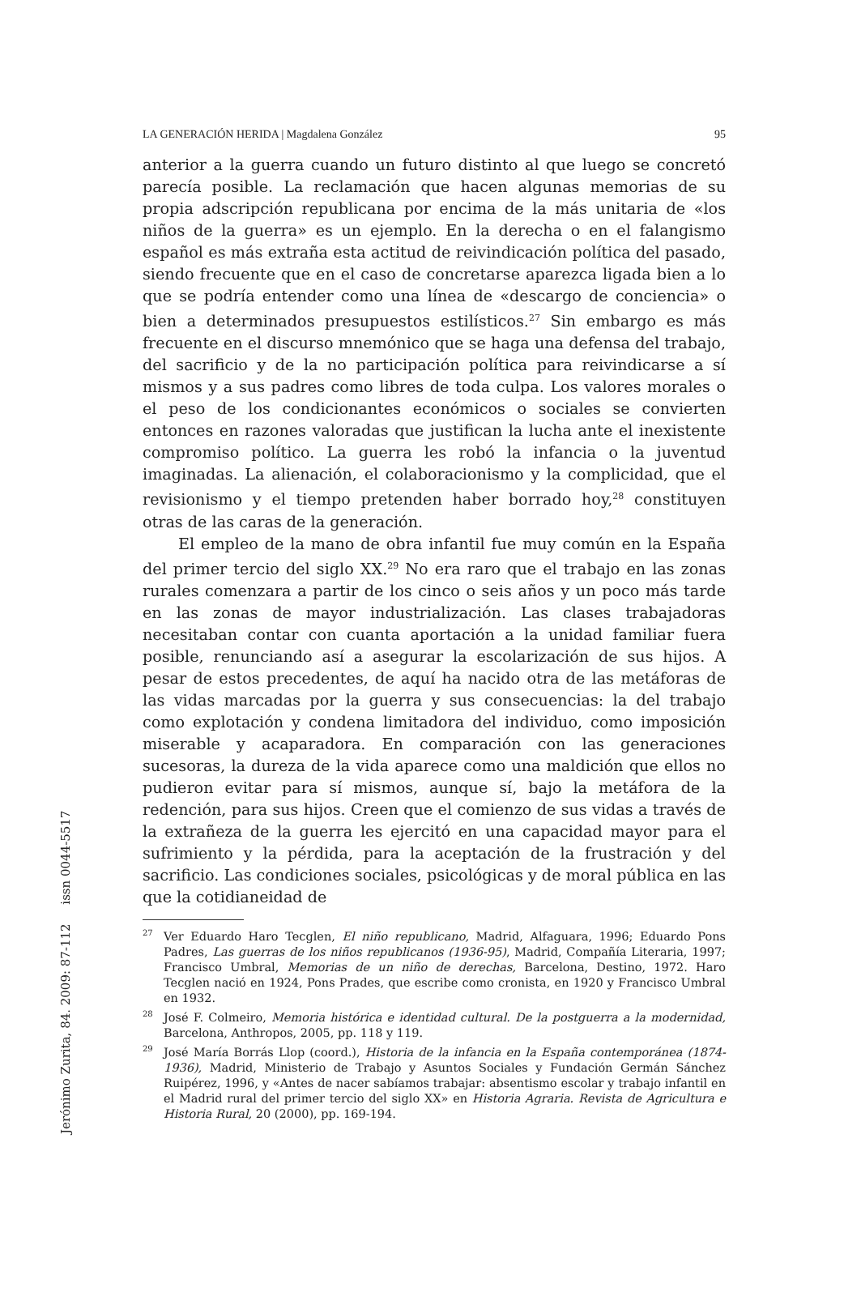LA GENERACIÓN HERIDA | Magdalena González 95
anterior a la guerra cuando un futuro distinto al que luego se concretó parecía posible. La reclamación que hacen algunas memorias de su propia adscripción republicana por encima de la más unitaria de «los niños de la guerra» es un ejemplo. En la derecha o en el falangismo español es más extraña esta actitud de reivindicación política del pasado, siendo frecuente que en el caso de concretarse aparezca ligada bien a lo que se podría entender como una línea de «descargo de conciencia» o bien a determinados presupuestos estilísticos.<sup>27</sup> Sin embargo es más frecuente en el discurso mnemónico que se haga una defensa del trabajo, del sacrificio y de la no participación política para reivindicarse a sí mismos y a sus padres como libres de toda culpa. Los valores morales o el peso de los condicionantes económicos o sociales se convierten entonces en razones valoradas que justifican la lucha ante el inexistente compromiso político. La guerra les robó la infancia o la juventud imaginadas. La alienación, el colaboracionismo y la complicidad, que el revisionismo y el tiempo pretenden haber borrado hoy,<sup>28</sup> constituyen otras de las caras de la generación.
El empleo de la mano de obra infantil fue muy común en la España del primer tercio del siglo XX.<sup>29</sup> No era raro que el trabajo en las zonas rurales comenzara a partir de los cinco o seis años y un poco más tarde en las zonas de mayor industrialización. Las clases trabajadoras necesitaban contar con cuanta aportación a la unidad familiar fuera posible, renunciando así a asegurar la escolarización de sus hijos. A pesar de estos precedentes, de aquí ha nacido otra de las metáforas de las vidas marcadas por la guerra y sus consecuencias: la del trabajo como explotación y condena limitadora del individuo, como imposición miserable y acaparadora. En comparación con las generaciones sucesoras, la dureza de la vida aparece como una maldición que ellos no pudieron evitar para sí mismos, aunque sí, bajo la metáfora de la redención, para sus hijos. Creen que el comienzo de sus vidas a través de la extrañeza de la guerra les ejercitó en una capacidad mayor para el sufrimiento y la pérdida, para la aceptación de la frustración y del sacrificio. Las condiciones sociales, psicológicas y de moral pública en las que la cotidianeidad de
<sup>27</sup> Ver Eduardo Haro Tecglen, El niño republicano, Madrid, Alfaguara, 1996; Eduardo Pons Padres, Las guerras de los niños republicanos (1936-95), Madrid, Compañía Literaria, 1997; Francisco Umbral, Memorias de un niño de derechas, Barcelona, Destino, 1972. Haro Tecglen nació en 1924, Pons Prades, que escribe como cronista, en 1920 y Francisco Umbral en 1932.
<sup>28</sup> José F. Colmeiro, Memoria histórica e identidad cultural. De la postguerra a la modernidad, Barcelona, Anthropos, 2005, pp. 118 y 119.
<sup>29</sup> José María Borrás Llop (coord.), Historia de la infancia en la España contemporánea (1874-1936), Madrid, Ministerio de Trabajo y Asuntos Sociales y Fundación Germán Sánchez Ruipérez, 1996, y «Antes de nacer sabíamos trabajar: absentismo escolar y trabajo infantil en el Madrid rural del primer tercio del siglo XX» en Historia Agraria. Revista de Agricultura e Historia Rural, 20 (2000), pp. 169-194.
Jerónimo Zurita, 84. 2009: 87-112 issn 0044-5517